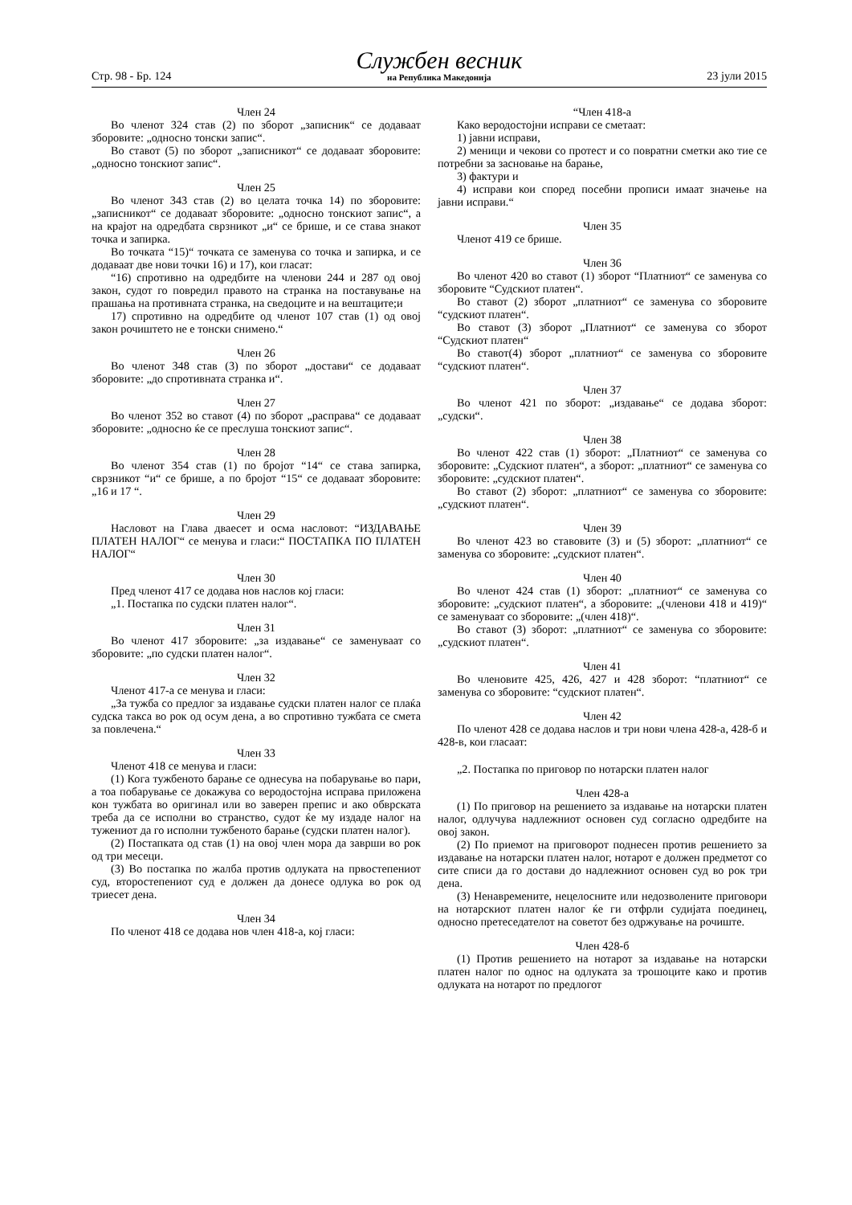Стр. 98 - Бр. 124
Службен весник
на Република Македонија
23 јули 2015
Член 24
Во членот 324 став (2) по зборот „записник“ се додаваат зборовите: „односно тонски запис“.
Во ставот (5) по зборот „записникот“ се додаваат зборовите: „односно тонскиот запис“.
Член 25
Во членот 343 став (2) во целата точка 14) по зборовите: „записникот“ се додаваат зборовите: „односно тонскиот запис“, а на крајот на одредбата сврзникот „и“ се брише, и се става знакот точка и запирка.
Во точката “15)“ точката се заменува со точка и запирка, и се додаваат две нови точки 16) и 17), кои гласат:
“16) спротивно на одредбите на членови 244 и 287 од овој закон, судот го повредил правото на странка на поставување на прашања на противната странка, на сведоците и на вештаците;и
17) спротивно на одредбите од членот 107 став (1) од овој закон рочиштето не е тонски снимено.“
Член 26
Во членот 348 став (3) по зборот „достави“ се додаваат зборовите: „до спротивната странка и“.
Член 27
Во членот 352 во ставот (4) по зборот „расправа“ се додаваат зборовите: „односно ќе се преслуша тонскиот запис“.
Член 28
Во членот 354 став (1) по бројот “14“ се става запирка, сврзникот “и“ се брише, а по бројот “15“ се додаваат зборовите: „16 и 17 “.
Член 29
Насловот на Глава дваесет и осма насловот: “ИЗДАВАЊЕ ПЛАТЕН НАЛОГ“ се менува и гласи:“ ПОСТАПКА ПО ПЛАТЕН НАЛОГ“
Член 30
Пред членот 417 се додава нов наслов кој гласи:
„1. Постапка по судски платен налог“.
Член 31
Во членот 417 зборовите: „за издавање“ се заменуваат со зборовите: „по судски платен налог“.
Член 32
Членот 417-а се менува и гласи:
„За тужба со предлог за издавање судски платен налог се плаќа судска такса во рок од осум дена, а во спротивно тужбата се смета за повлечена.“
Член 33
Членот 418 се менува и гласи:
(1) Кога тужбеното барање се однесува на побарување во пари, а тоа побарување се докажува со веродостојна исправа приложена кон тужбата во оригинал или во заверен препис и ако обврската треба да се исполни во странство, судот ќе му издаде налог на тужениот да го исполни тужбеното барање (судски платен налог).
(2) Постапката од став (1) на овој член мора да заврши во рок од три месеци.
(3) Во постапка по жалба против одлуката на првостепениот суд, второстепениот суд е должен да донесе одлука во рок од триесет дена.
Член 34
По членот 418 се додава нов член 418-а, кој гласи:
“Член 418-а
Како веродостојни исправи се сметаат:
1) јавни исправи,
2) меници и чекови со протест и со повратни сметки ако тие се потребни за засновање на барање,
3) фактури и
4) исправи кои според посебни прописи имаат значење на јавни исправи.“
Член 35
Членот 419 се брише.
Член 36
Во членот 420 во ставот (1) зборот “Платниот“ се заменува со зборовите “Судскиот платен“.
Во ставот (2) зборот „платниот“ се заменува со зборовите “судскиот платен“.
Во ставот (3) зборот „Платниот“ се заменува со зборот “Судскиот платен“
Во ставот(4) зборот „платниот“ се заменува со зборовите “судскиот платен“.
Член 37
Во членот 421 по зборот: „издавање“ се додава зборот: „судски“.
Член 38
Во членот 422 став (1) зборот: „Платниот“ се заменува со зборовите: „Судскиот платен“, а зборот: „платниот“ се заменува со зборовите: „судскиот платен“.
Во ставот (2) зборот: „платниот“ се заменува со зборовите: „судскиот платен“.
Член 39
Во членот 423 во ставовите (3) и (5) зборот: „платниот“ се заменува со зборовите: „судскиот платен“.
Член 40
Во членот 424 став (1) зборот: „платниот“ се заменува со зборовите: „судскиот платен“, а зборовите: „(членови 418 и 419)“ се заменуваат со зборовите: „(член 418)“.
Во ставот (3) зборот: „платниот“ се заменува со зборовите: „судскиот платен“.
Член 41
Во членовите 425, 426, 427 и 428 зборот: “платниот“ се заменува со зборовите: “судскиот платен“.
Член 42
По членот 428 се додава наслов и три нови члена 428-а, 428-б и 428-в, кои гласаат:
„2. Постапка по приговор по нотарски платен налог
Член 428-а
(1) По приговор на решението за издавање на нотарски платен налог, одлучува надлежниот основен суд согласно одредбите на овој закон.
(2) По приемот на приговорот поднесен против решението за издавање на нотарски платен налог, нотарот е должен предметот со сите списи да го достави до надлежниот основен суд во рок три дена.
(3) Ненавремените, нецелосните или недозволените приговори на нотарскиот платен налог ќе ги отфрли судијата поединец, односно претеседателот на советот без одржување на рочиште.
Член 428-б
(1) Против решението на нотарот за издавање на нотарски платен налог по однос на одлуката за трошоците како и против одлуката на нотарот по предлогот